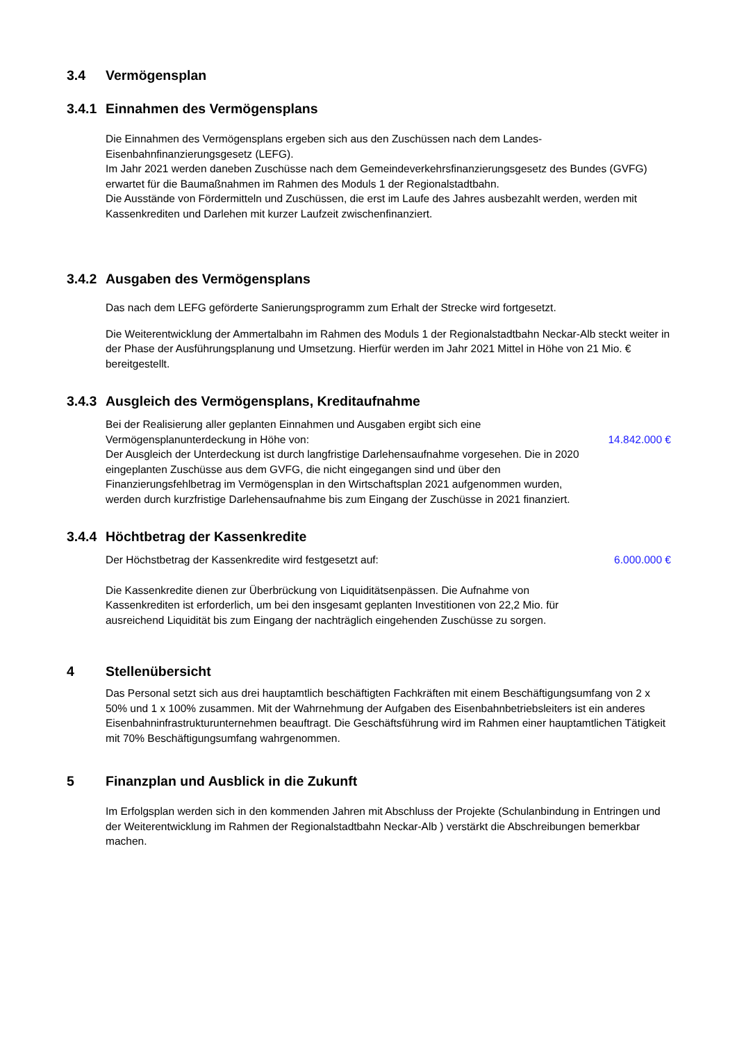3.4 Vermögensplan
3.4.1 Einnahmen des Vermögensplans
Die Einnahmen des Vermögensplans ergeben sich aus den Zuschüssen nach dem Landes-Eisenbahnfinanzierungsgesetz (LEFG).
Im Jahr 2021 werden daneben Zuschüsse nach dem Gemeindeverkehrsfinanzierungsgesetz des Bundes (GVFG) erwartet für die Baumaßnahmen im Rahmen des Moduls 1 der Regionalstadtbahn.
Die Ausstände von Fördermitteln und Zuschüssen, die erst im Laufe des Jahres ausbezahlt werden, werden mit Kassenkrediten und Darlehen mit kurzer Laufzeit zwischenfinanziert.
3.4.2 Ausgaben des Vermögensplans
Das nach dem LEFG geförderte Sanierungsprogramm zum Erhalt der Strecke wird fortgesetzt.
Die Weiterentwicklung der Ammertalbahn im Rahmen des Moduls 1 der Regionalstadtbahn Neckar-Alb steckt weiter in der Phase der Ausführungsplanung und Umsetzung. Hierfür werden im Jahr 2021 Mittel in Höhe von 21 Mio. € bereitgestellt.
3.4.3 Ausgleich des Vermögensplans, Kreditaufnahme
Bei der Realisierung aller geplanten Einnahmen und Ausgaben ergibt sich eine Vermögensplanunterdeckung in Höhe von:
14.842.000 €
Der Ausgleich der Unterdeckung ist durch langfristige Darlehensaufnahme vorgesehen. Die in 2020 eingeplanten Zuschüsse aus dem GVFG, die nicht eingegangen sind und über den Finanzierungsfehlbetrag im Vermögensplan in den Wirtschaftsplan 2021 aufgenommen wurden, werden durch kurzfristige Darlehensaufnahme bis zum Eingang der Zuschüsse in 2021 finanziert.
3.4.4 Höchtbetrag der Kassenkredite
Der Höchstbetrag der Kassenkredite wird festgesetzt auf:
6.000.000 €
Die Kassenkredite dienen zur Überbrückung von Liquiditätsenpässen. Die Aufnahme von Kassenkrediten ist erforderlich, um bei den insgesamt geplanten Investitionen von 22,2 Mio. für ausreichend Liquidität bis zum Eingang der nachträglich eingehenden Zuschüsse zu sorgen.
4 Stellenübersicht
Das Personal setzt sich aus drei hauptamtlich beschäftigten Fachkräften mit einem Beschäftigungsumfang von 2 x 50% und 1 x 100% zusammen. Mit der Wahrnehmung der Aufgaben des Eisenbahnbetriebsleiters ist ein anderes Eisenbahninfrastrukturunternehmen beauftragt. Die Geschäftsführung wird im Rahmen einer hauptamtlichen Tätigkeit mit 70% Beschäftigungsumfang wahrgenommen.
5 Finanzplan und Ausblick in die Zukunft
Im Erfolgsplan werden sich in den kommenden Jahren mit Abschluss der Projekte (Schulanbindung in Entringen und der Weiterentwicklung im Rahmen der Regionalstadtbahn Neckar-Alb ) verstärkt die Abschreibungen bemerkbar machen.